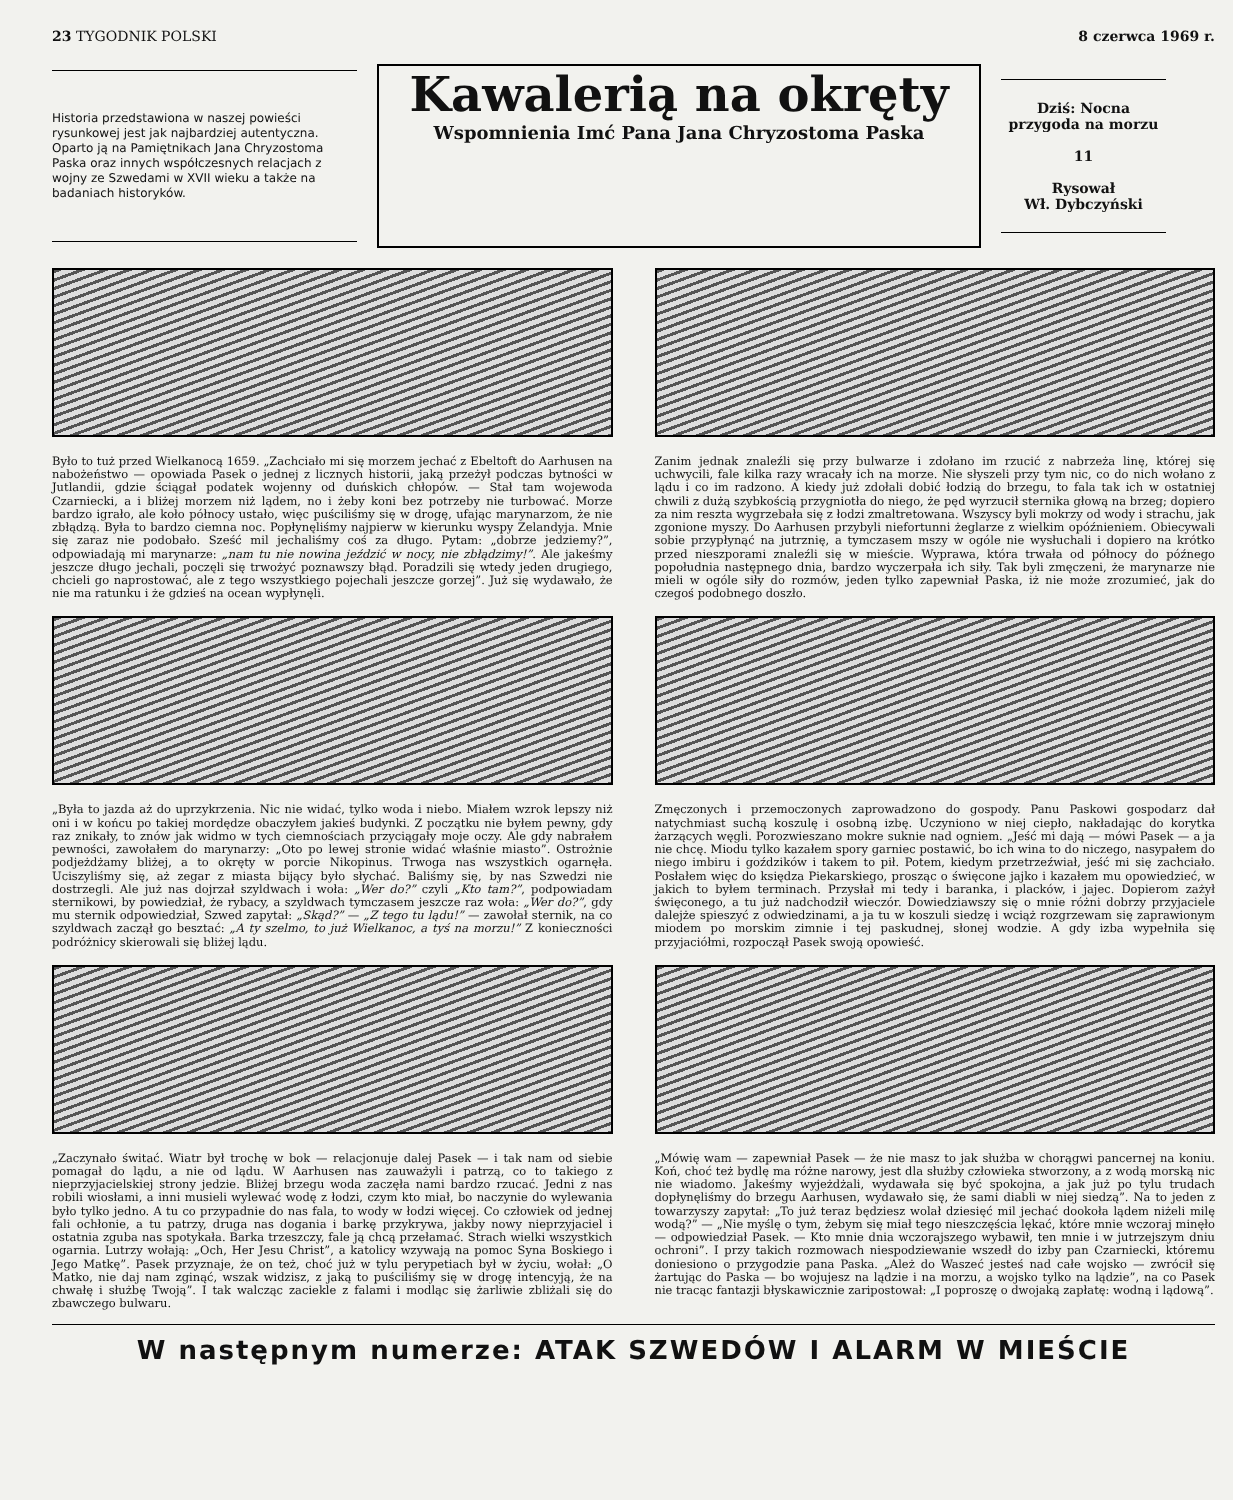23 TYGODNIK POLSKI 8 czerwca 1969 r.
Historia przedstawiona w naszej powieści rysunkowej jest jak najbardziej autentyczna. Oparto ją na Pamiętnikach Jana Chryzostoma Paska oraz innych współczesnych relacjach z wojny ze Szwedami w XVII wieku a także na badaniach historyków.
Kawalerią na okręty
Wspomnienia Imć Pana Jana Chryzostoma Paska
Dziś: Nocna przygoda na morzu
11
Rysował
Wł. Dybczyński
Było to tuż przed Wielkanocą 1659. „Zachciało mi się morzem jechać z Ebeltoft do Aarhusen na nabożeństwo — opowiada Pasek o jednej z licznych historii, jaką przeżył podczas bytności w Jutlandii, gdzie ściągał podatek wojenny od duńskich chłopów. — Stał tam wojewoda Czarniecki, a i bliżej morzem niż lądem, no i żeby koni bez potrzeby nie turbować. Morze bardzo igrało, ale koło północy ustało, więc puściliśmy się w drogę, ufając marynarzom, że nie zbłądzą. Była to bardzo ciemna noc. Popłynęliśmy najpierw w kierunku wyspy Zelandyja. Mnie się zaraz nie podobało. Sześć mil jechaliśmy coś za długo. Pytam: „dobrze jedziemy?”, odpowiadają mi marynarze: „nam tu nie nowina jeździć w nocy, nie zbłądzimy!”. Ale jakeśmy jeszcze długo jechali, poczęli się trwożyć poznawszy błąd. Poradzili się wtedy jeden drugiego, chcieli go naprostować, ale z tego wszystkiego pojechali jeszcze gorzej”. Już się wydawało, że nie ma ratunku i że gdzieś na ocean wypłynęli.
Zanim jednak znaleźli się przy bulwarze i zdołano im rzucić z nabrzeża linę, której się uchwycili, fale kilka razy wracały ich na morze. Nie słyszeli przy tym nic, co do nich wołano z lądu i co im radzono. A kiedy już zdołali dobić łodzią do brzegu, to fala tak ich w ostatniej chwili z dużą szybkością przygniotła do niego, że pęd wyrzucił sternika głową na brzeg; dopiero za nim reszta wygrzebała się z łodzi zmaltretowana. Wszyscy byli mokrzy od wody i strachu, jak zgonione myszy. Do Aarhusen przybyli niefortunni żeglarze z wielkim opóźnieniem. Obiecywali sobie przypłynąć na jutrznię, a tymczasem mszy w ogóle nie wysłuchali i dopiero na krótko przed nieszporami znaleźli się w mieście. Wyprawa, która trwała od północy do późnego popołudnia następnego dnia, bardzo wyczerpała ich siły. Tak byli zmęczeni, że marynarze nie mieli w ogóle siły do rozmów, jeden tylko zapewniał Paska, iż nie może zrozumieć, jak do czegoś podobnego doszło.
„Była to jazda aż do uprzykrzenia. Nic nie widać, tylko woda i niebo. Miałem wzrok lepszy niż oni i w końcu po takiej mordędze obaczyłem jakieś budynki. Z początku nie byłem pewny, gdy raz znikały, to znów jak widmo w tych ciemnościach przyciągały moje oczy. Ale gdy nabrałem pewności, zawołałem do marynarzy: „Oto po lewej stronie widać właśnie miasto”. Ostrożnie podjeżdżamy bliżej, a to okręty w porcie Nikopinus. Trwoga nas wszystkich ogarnęła. Uciszyliśmy się, aż zegar z miasta bijący było słychać. Baliśmy się, by nas Szwedzi nie dostrzegli. Ale już nas dojrzał szyldwach i woła: „Wer do?” czyli „Kto tam?”, podpowiadam sternikowi, by powiedział, że rybacy, a szyldwach tymczasem jeszcze raz woła: „Wer do?”, gdy mu sternik odpowiedział, Szwed zapytał: „Skąd?” — „Z tego tu lądu!” — zawołał sternik, na co szyldwach zaczął go besztać: „A ty szelmo, to już Wielkanoc, a tyś na morzu!” Z konieczności podróżnicy skierowali się bliżej lądu.
Zmęczonych i przemoczonych zaprowadzono do gospody. Panu Paskowi gospodarz dał natychmiast suchą koszulę i osobną izbę. Uczyniono w niej ciepło, nakładając do korytka żarzących węgli. Porozwieszano mokre suknie nad ogniem. „Jeść mi dają — mówi Pasek — a ja nie chcę. Miodu tylko kazałem spory garniec postawić, bo ich wina to do niczego, nasypałem do niego imbiru i goździków i takem to pił. Potem, kiedym przetrzeźwiał, jeść mi się zachciało. Posłałem więc do księdza Piekarskiego, prosząc o święcone jajko i kazałem mu opowiedzieć, w jakich to byłem terminach. Przysłał mi tedy i baranka, i placków, i jajec. Dopierom zażył święconego, a tu już nadchodził wieczór. Dowiedziawszy się o mnie różni dobrzy przyjaciele dalejże spieszyć z odwiedzinami, a ja tu w koszuli siedzę i wciąż rozgrzewam się zaprawionym miodem po morskim zimnie i tej paskudnej, słonej wodzie. A gdy izba wypełniła się przyjaciółmi, rozpoczął Pasek swoją opowieść.
„Zaczynało świtać. Wiatr był trochę w bok — relacjonuje dalej Pasek — i tak nam od siebie pomagał do lądu, a nie od lądu. W Aarhusen nas zauważyli i patrzą, co to takiego z nieprzyjacielskiej strony jedzie. Bliżej brzegu woda zaczęła nami bardzo rzucać. Jedni z nas robili wiosłami, a inni musieli wylewać wodę z łodzi, czym kto miał, bo naczynie do wylewania było tylko jedno. A tu co przypadnie do nas fala, to wody w łodzi więcej. Co człowiek od jednej fali ochłonie, a tu patrzy, druga nas dogania i barkę przykrywa, jakby nowy nieprzyjaciel i ostatnia zguba nas spotykała. Barka trzeszczy, fale ją chcą przełamać. Strach wielki wszystkich ogarnia. Lutrzy wołają: „Och, Her Jesu Christ”, a katolicy wzywają na pomoc Syna Boskiego i Jego Matkę”. Pasek przyznaje, że on też, choć już w tylu perypetiach był w życiu, wołał: „O Matko, nie daj nam zginąć, wszak widzisz, z jaką to puściliśmy się w drogę intencyją, że na chwałę i służbę Twoją”. I tak walcząc zaciekle z falami i modląc się żarliwie zbliżali się do zbawczego bulwaru.
„Mówię wam — zapewniał Pasek — że nie masz to jak służba w chorągwi pancernej na koniu. Koń, choć też bydlę ma różne narowy, jest dla służby człowieka stworzony, a z wodą morską nic nie wiadomo. Jakeśmy wyjeżdżali, wydawała się być spokojna, a jak już po tylu trudach dopłynęliśmy do brzegu Aarhusen, wydawało się, że sami diabli w niej siedzą”. Na to jeden z towarzyszy zapytał: „To już teraz będziesz wolał dziesięć mil jechać dookoła lądem niżeli milę wodą?” — „Nie myślę o tym, żebym się miał tego nieszczęścia lękać, które mnie wczoraj minęło — odpowiedział Pasek. — Kto mnie dnia wczorajszego wybawił, ten mnie i w jutrzejszym dniu ochroni”. I przy takich rozmowach niespodziewanie wszedł do izby pan Czarniecki, któremu doniesiono o przygodzie pana Paska. „Ależ do Waszeć jesteś nad całe wojsko — zwrócił się żartując do Paska — bo wojujesz na lądzie i na morzu, a wojsko tylko na lądzie”, na co Pasek nie tracąc fantazji błyskawicznie zaripostował: „I poproszę o dwojaką zapłatę: wodną i lądową”.
W następnym numerze: ATAK SZWEDÓW I ALARM W MIEŚCIE